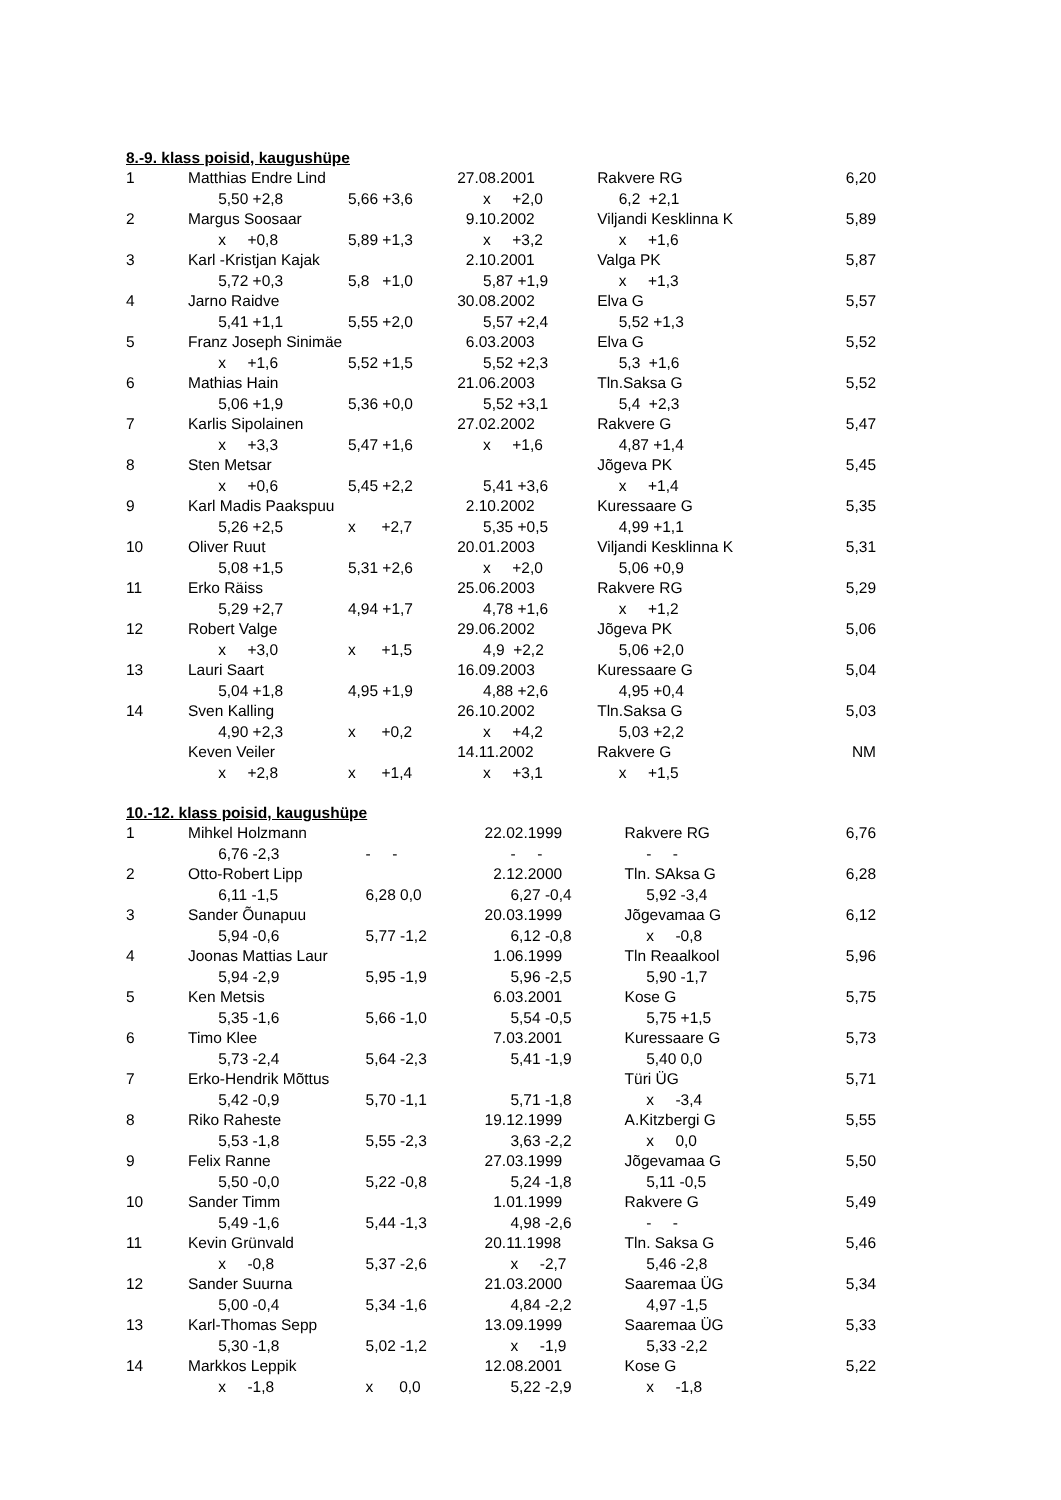8.-9. klass poisid, kaugushüpe
| 1 | Matthias Endre Lind | | 27.08.2001 | Rakvere RG | 6,20 |
| | 5,50 +2,8 | 5,66 +3,6 | x +2,0 | 6,2 +2,1 | |
| 2 | Margus Soosaar | | 9.10.2002 | Viljandi Kesklinna K | 5,89 |
| | x +0,8 | 5,89 +1,3 | x +3,2 | x +1,6 | |
| 3 | Karl -Kristjan Kajak | | 2.10.2001 | Valga PK | 5,87 |
| | 5,72 +0,3 | 5,8 +1,0 | 5,87 +1,9 | x +1,3 | |
| 4 | Jarno Raidve | | 30.08.2002 | Elva G | 5,57 |
| | 5,41 +1,1 | 5,55 +2,0 | 5,57 +2,4 | 5,52 +1,3 | |
| 5 | Franz Joseph Sinimäe | | 6.03.2003 | Elva G | 5,52 |
| | x +1,6 | 5,52 +1,5 | 5,52 +2,3 | 5,3 +1,6 | |
| 6 | Mathias Hain | | 21.06.2003 | Tln.Saksa G | 5,52 |
| | 5,06 +1,9 | 5,36 +0,0 | 5,52 +3,1 | 5,4 +2,3 | |
| 7 | Karlis Sipolainen | | 27.02.2002 | Rakvere G | 5,47 |
| | x +3,3 | 5,47 +1,6 | x +1,6 | 4,87 +1,4 | |
| 8 | Sten Metsar | | | Jõgeva PK | 5,45 |
| | x +0,6 | 5,45 +2,2 | 5,41 +3,6 | x +1,4 | |
| 9 | Karl Madis Paakspuu | | 2.10.2002 | Kuressaare G | 5,35 |
| | 5,26 +2,5 | x +2,7 | 5,35 +0,5 | 4,99 +1,1 | |
| 10 | Oliver Ruut | | 20.01.2003 | Viljandi Kesklinna K | 5,31 |
| | 5,08 +1,5 | 5,31 +2,6 | x +2,0 | 5,06 +0,9 | |
| 11 | Erko Räiss | | 25.06.2003 | Rakvere RG | 5,29 |
| | 5,29 +2,7 | 4,94 +1,7 | 4,78 +1,6 | x +1,2 | |
| 12 | Robert Valge | | 29.06.2002 | Jõgeva PK | 5,06 |
| | x +3,0 | x +1,5 | 4,9 +2,2 | 5,06 +2,0 | |
| 13 | Lauri Saart | | 16.09.2003 | Kuressaare G | 5,04 |
| | 5,04 +1,8 | 4,95 +1,9 | 4,88 +2,6 | 4,95 +0,4 | |
| 14 | Sven Kalling | | 26.10.2002 | Tln.Saksa G | 5,03 |
| | 4,90 +2,3 | x +0,2 | x +4,2 | 5,03 +2,2 | |
| | Keven Veiler | | 14.11.2002 | Rakvere G | NM |
| | x +2,8 | x +1,4 | x +3,1 | x +1,5 | |
10.-12. klass poisid, kaugushüpe
| 1 | Mihkel Holzmann | | 22.02.1999 | Rakvere RG | 6,76 |
| | 6,76 -2,3 | - - | - - | - - | |
| 2 | Otto-Robert Lipp | | 2.12.2000 | Tln. SAksa G | 6,28 |
| | 6,11 -1,5 | 6,28 0,0 | 6,27 -0,4 | 5,92 -3,4 | |
| 3 | Sander Õunapuu | | 20.03.1999 | Jõgevamaa G | 6,12 |
| | 5,94 -0,6 | 5,77 -1,2 | 6,12 -0,8 | x -0,8 | |
| 4 | Joonas Mattias Laur | | 1.06.1999 | Tln Reaalkool | 5,96 |
| | 5,94 -2,9 | 5,95 -1,9 | 5,96 -2,5 | 5,90 -1,7 | |
| 5 | Ken Metsis | | 6.03.2001 | Kose G | 5,75 |
| | 5,35 -1,6 | 5,66 -1,0 | 5,54 -0,5 | 5,75 +1,5 | |
| 6 | Timo Klee | | 7.03.2001 | Kuressaare G | 5,73 |
| | 5,73 -2,4 | 5,64 -2,3 | 5,41 -1,9 | 5,40 0,0 | |
| 7 | Erko-Hendrik Mõttus | | | Türi ÜG | 5,71 |
| | 5,42 -0,9 | 5,70 -1,1 | 5,71 -1,8 | x -3,4 | |
| 8 | Riko Raheste | | 19.12.1999 | A.Kitzbergi G | 5,55 |
| | 5,53 -1,8 | 5,55 -2,3 | 3,63 -2,2 | x 0,0 | |
| 9 | Felix Ranne | | 27.03.1999 | Jõgevamaa G | 5,50 |
| | 5,50 -0,0 | 5,22 -0,8 | 5,24 -1,8 | 5,11 -0,5 | |
| 10 | Sander Timm | | 1.01.1999 | Rakvere G | 5,49 |
| | 5,49 -1,6 | 5,44 -1,3 | 4,98 -2,6 | - - | |
| 11 | Kevin Grünvald | | 20.11.1998 | Tln. Saksa G | 5,46 |
| | x -0,8 | 5,37 -2,6 | x -2,7 | 5,46 -2,8 | |
| 12 | Sander Suurna | | 21.03.2000 | Saaremaa ÜG | 5,34 |
| | 5,00 -0,4 | 5,34 -1,6 | 4,84 -2,2 | 4,97 -1,5 | |
| 13 | Karl-Thomas Sepp | | 13.09.1999 | Saaremaa ÜG | 5,33 |
| | 5,30 -1,8 | 5,02 -1,2 | x -1,9 | 5,33 -2,2 | |
| 14 | Markkos Leppik | | 12.08.2001 | Kose G | 5,22 |
| | x -1,8 | x 0,0 | 5,22 -2,9 | x -1,8 | |